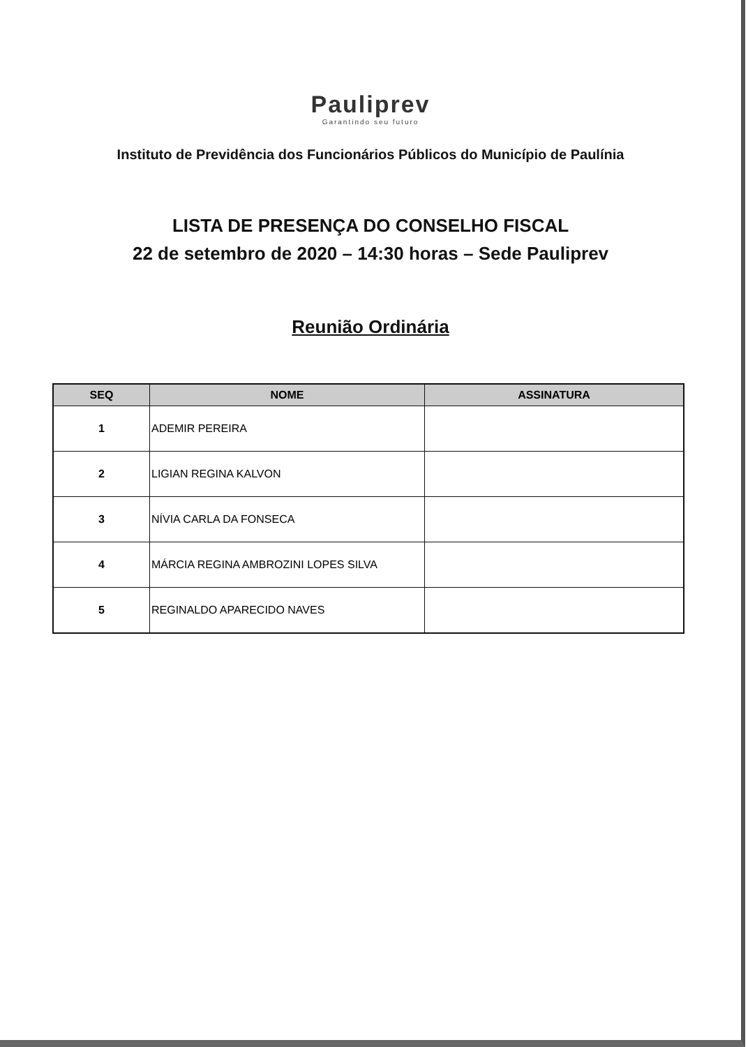Pauliprev
Garantindo seu futuro
Instituto de Previdência dos Funcionários Públicos do Município de Paulínia
LISTA DE PRESENÇA DO CONSELHO FISCAL
22 de setembro de 2020 – 14:30 horas – Sede Pauliprev
Reunião Ordinária
| SEQ | NOME | ASSINATURA |
| --- | --- | --- |
| 1 | ADEMIR PEREIRA | |
| 2 | LIGIAN REGINA KALVON | |
| 3 | NÍVIA CARLA DA FONSECA | |
| 4 | MÁRCIA REGINA AMBROZINI LOPES SILVA | |
| 5 | REGINALDO APARECIDO NAVES | |